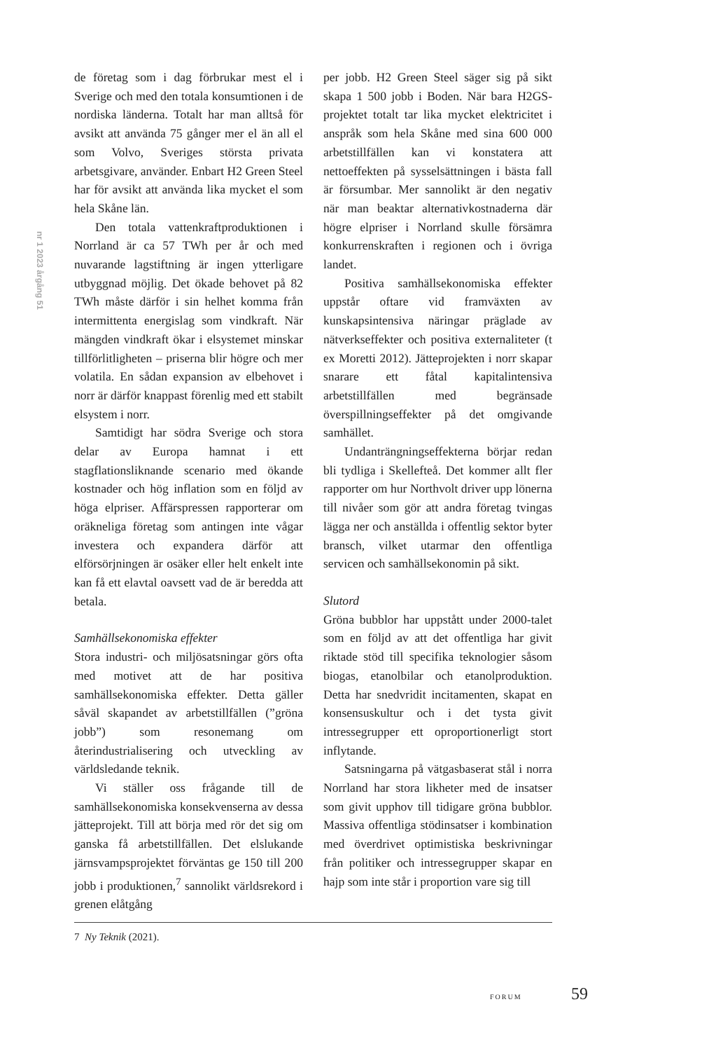nr 1 2023 årgång 51
de företag som i dag förbrukar mest el i Sverige och med den totala konsumtionen i de nordiska länderna. Totalt har man alltså för avsikt att använda 75 gånger mer el än all el som Volvo, Sveriges största privata arbetsgivare, använder. Enbart H2 Green Steel har för avsikt att använda lika mycket el som hela Skåne län.
Den totala vattenkraftproduktionen i Norrland är ca 57 TWh per år och med nuvarande lagstiftning är ingen ytterligare utbyggnad möjlig. Det ökade behovet på 82 TWh måste därför i sin helhet komma från intermittenta energislag som vindkraft. När mängden vindkraft ökar i elsystemet minskar tillförlitligheten – priserna blir högre och mer volatila. En sådan expansion av elbehovet i norr är därför knappast förenlig med ett stabilt elsystem i norr.
Samtidigt har södra Sverige och stora delar av Europa hamnat i ett stagflationsliknande scenario med ökande kostnader och hög inflation som en följd av höga elpriser. Affärspressen rapporterar om oräkneliga företag som antingen inte vågar investera och expandera därför att elförsörjningen är osäker eller helt enkelt inte kan få ett elavtal oavsett vad de är beredda att betala.
Samhällsekonomiska effekter
Stora industri- och miljösatsningar görs ofta med motivet att de har positiva samhällsekonomiska effekter. Detta gäller såväl skapandet av arbetstillfällen (”gröna jobb”) som resonemang om återindustrialisering och utveckling av världsledande teknik.
Vi ställer oss frågande till de samhällsekonomiska konsekvenserna av dessa jätteprojekt. Till att börja med rör det sig om ganska få arbetstillfällen. Det elslukande järnsvampsprojektet förväntas ge 150 till 200 jobb i produktionen,<sup>7</sup> sannolikt världsrekord i grenen elåtgång
per jobb. H2 Green Steel säger sig på sikt skapa 1 500 jobb i Boden. När bara H2GS-projektet totalt tar lika mycket elektricitet i anspråk som hela Skåne med sina 600 000 arbetstillfällen kan vi konstatera att nettoeffekten på sysselsättningen i bästa fall är försumbar. Mer sannolikt är den negativ när man beaktar alternativkostnaderna där högre elpriser i Norrland skulle försämra konkurrenskraften i regionen och i övriga landet.
Positiva samhällsekonomiska effekter uppstår oftare vid framväxten av kunskapsintensiva näringar präglade av nätverkseffekter och positiva externaliteter (t ex Moretti 2012). Jätteprojekten i norr skapar snarare ett fåtal kapitalintensiva arbetstillfällen med begränsade överspillningseffekter på det omgivande samhället.
Undanträngningseffekterna börjar redan bli tydliga i Skellefteå. Det kommer allt fler rapporter om hur Northvolt driver upp lönerna till nivåer som gör att andra företag tvingas lägga ner och anställda i offentlig sektor byter bransch, vilket utarmar den offentliga servicen och samhällsekonomin på sikt.
Slutord
Gröna bubblor har uppstått under 2000-talet som en följd av att det offentliga har givit riktade stöd till specifika teknologier såsom biogas, etanolbilar och etanolproduktion. Detta har snedvridit incitamenten, skapat en konsensuskultur och i det tysta givit intressegrupper ett oproportionerligt stort inflytande.
Satsningarna på vätgasbaserat stål i norra Norrland har stora likheter med de insatser som givit upphov till tidigare gröna bubblor. Massiva offentliga stödinsatser i kombination med överdrivet optimistiska beskrivningar från politiker och intressegrupper skapar en hajp som inte står i proportion vare sig till
7 Ny Teknik (2021).
FORUM 59